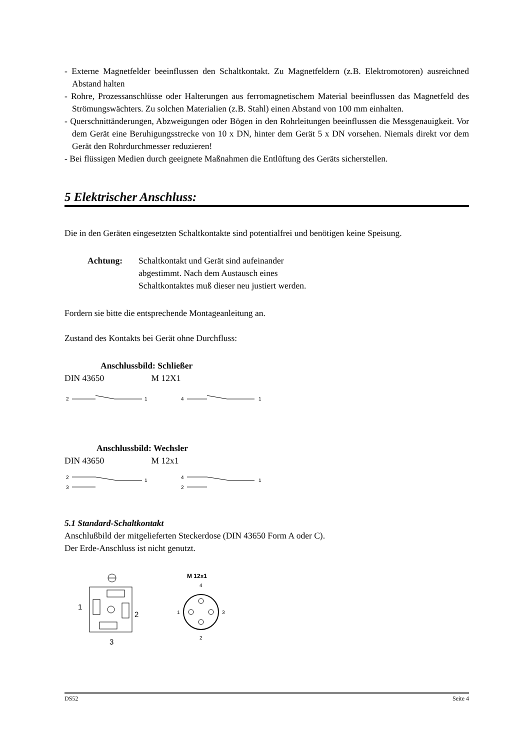- Externe Magnetfelder beeinflussen den Schaltkontakt. Zu Magnetfeldern (z.B. Elektromotoren) ausreichned Abstand halten
- Rohre, Prozessanschlüsse oder Halterungen aus ferromagnetischem Material beeinflussen das Magnetfeld des Strömungswächters. Zu solchen Materialien (z.B. Stahl) einen Abstand von 100 mm einhalten.
- Querschnittänderungen, Abzweigungen oder Bögen in den Rohrleitungen beeinflussen die Messgenauigkeit. Vor dem Gerät eine Beruhigungsstrecke von 10 x DN, hinter dem Gerät 5 x DN vorsehen. Niemals direkt vor dem Gerät den Rohrdurchmesser reduzieren!
- Bei flüssigen Medien durch geeignete Maßnahmen die Entlüftung des Geräts sicherstellen.
5 Elektrischer Anschluss:
Die in den Geräten eingesetzten Schaltkontakte sind potentialfrei und benötigen keine Speisung.
Achtung: Schaltkontakt und Gerät sind aufeinander
abgestimmt. Nach dem Austausch eines
Schaltkontaktes muß dieser neu justiert werden.
Fordern sie bitte die entsprechende Montageanleitung an.
Zustand des Kontakts bei Gerät ohne Durchfluss:
Anschlussbild: Schließer
DIN 43650 M 12X1
2
1
4
1
Anschlussbild: Wechsler
DIN 43650 M 12x1
2
1
3
4
1
2
5.1 Standard-Schaltkontakt
Anschlußbild der mitgelieferten Steckerdose (DIN 43650 Form A oder C).
Der Erde-Anschluss ist nicht genutzt.
1
2
3
M 12x1
4
1
3
2
DS52 Seite 4